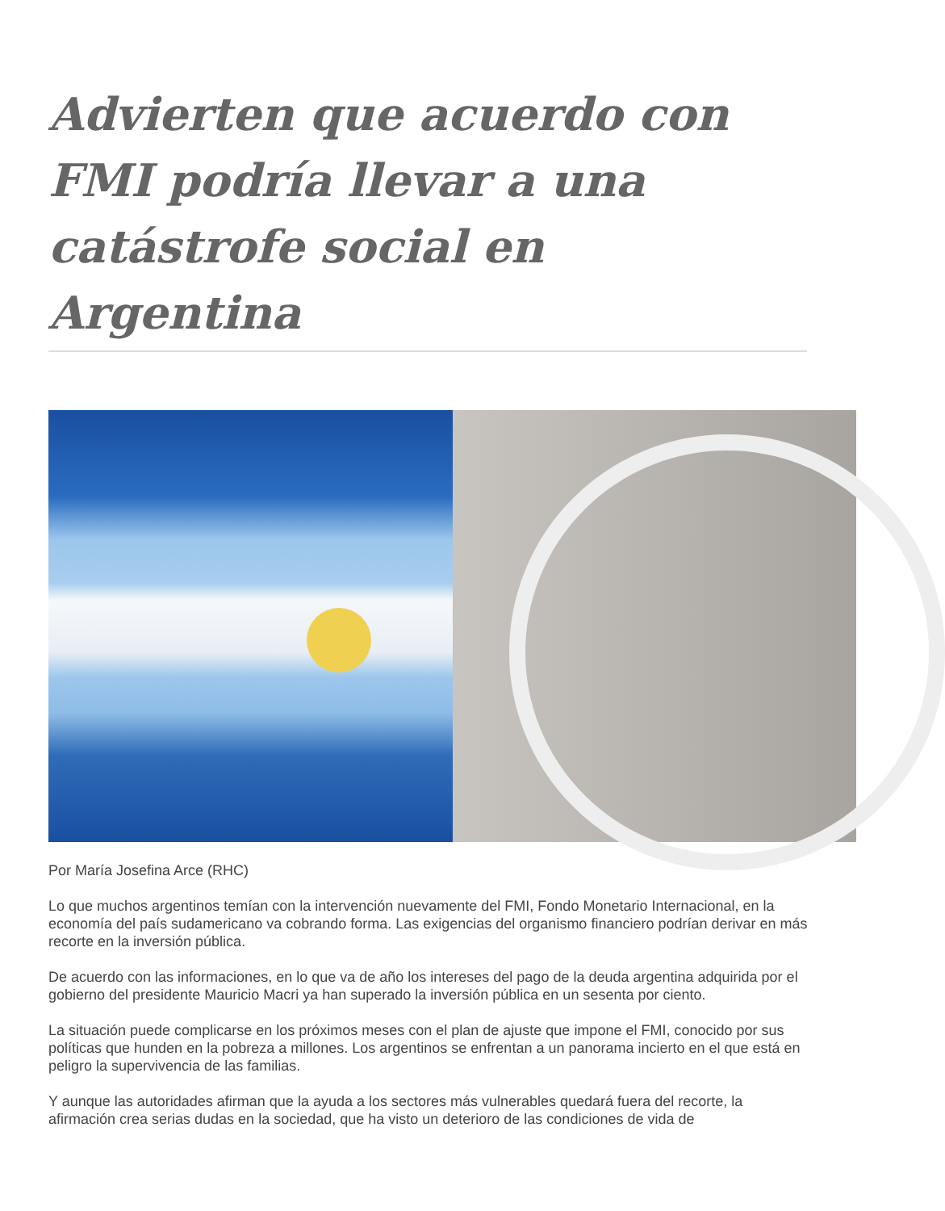Advierten que acuerdo con FMI podría llevar a una catástrofe social en Argentina
Por María Josefina Arce (RHC)
Lo que muchos argentinos temían con la intervención nuevamente del FMI, Fondo Monetario Internacional, en la economía del país sudamericano va cobrando forma. Las exigencias del organismo financiero podrían derivar en más recorte en la inversión pública.
De acuerdo con las informaciones, en lo que va de año los intereses del pago de la deuda argentina adquirida por el gobierno del presidente Mauricio Macri ya han superado la inversión pública en un sesenta por ciento.
La situación puede complicarse en los próximos meses con el plan de ajuste que impone el FMI, conocido por sus políticas que hunden en la pobreza a millones. Los argentinos se enfrentan a un panorama incierto en el que está en peligro la supervivencia de las familias.
Y aunque las autoridades afirman que la ayuda a los sectores más vulnerables quedará fuera del recorte, la afirmación crea serias dudas en la sociedad, que ha visto un deterioro de las condiciones de vida de